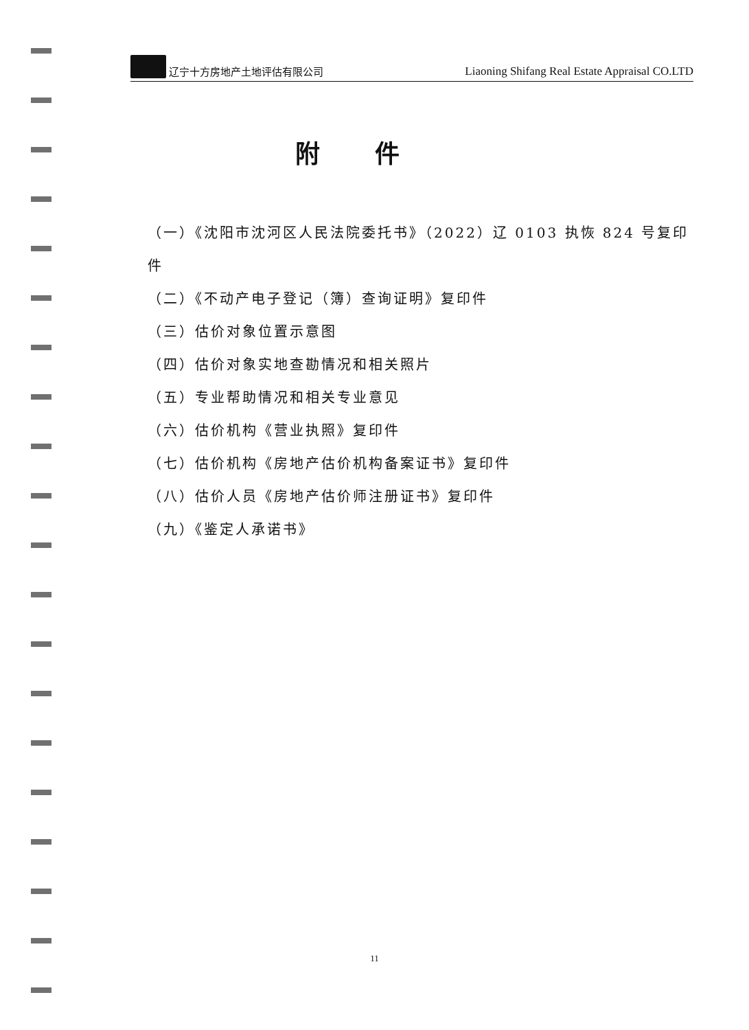辽宁十方房地产土地评估有限公司
Liaoning Shifang Real Estate Appraisal CO.LTD
附件
（一）《沈阳市沈河区人民法院委托书》（2022）辽 0103 执恢 824 号复印件
（二）《不动产电子登记（簿）查询证明》复印件
（三）估价对象位置示意图
（四）估价对象实地查勘情况和相关照片
（五）专业帮助情况和相关专业意见
（六）估价机构《营业执照》复印件
（七）估价机构《房地产估价机构备案证书》复印件
（八）估价人员《房地产估价师注册证书》复印件
（九）《鉴定人承诺书》
11